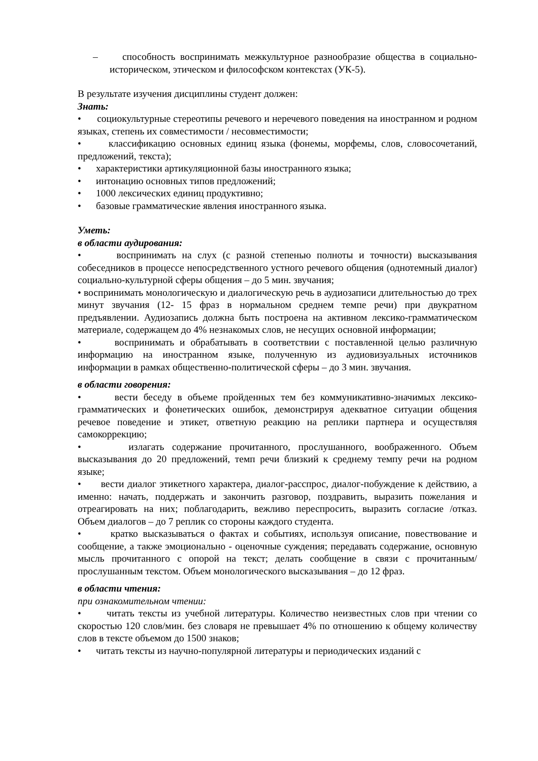– способность воспринимать межкультурное разнообразие общества в социально-историческом, этическом и философском контекстах (УК-5).
В результате изучения дисциплины студент должен:
Знать:
• социокультурные стереотипы речевого и неречевого поведения на иностранном и родном языках, степень их совместимости / несовместимости;
• классификацию основных единиц языка (фонемы, морфемы, слов, словосочетаний, предложений, текста);
• характеристики артикуляционной базы иностранного языка;
• интонацию основных типов предложений;
• 1000 лексических единиц продуктивно;
• базовые грамматические явления иностранного языка.
Уметь:
в области аудирования:
• воспринимать на слух (с разной степенью полноты и точности) высказывания собеседников в процессе непосредственного устного речевого общения (однотемный диалог) социально-культурной сферы общения – до 5 мин. звучания;
• воспринимать монологическую и диалогическую речь в аудиозаписи длительностью до трех минут звучания (12- 15 фраз в нормальном среднем темпе речи) при двукратном предъявлении. Аудиозапись должна быть построена на активном лексико-грамматическом материале, содержащем до 4% незнакомых слов, не несущих основной информации;
• воспринимать и обрабатывать в соответствии с поставленной целью различную информацию на иностранном языке, полученную из аудиовизуальных источников информации в рамках общественно-политической сферы – до 3 мин. звучания.
в области говорения:
• вести беседу в объеме пройденных тем без коммуникативно-значимых лексико-грамматических и фонетических ошибок, демонстрируя адекватное ситуации общения речевое поведение и этикет, ответную реакцию на реплики партнера и осуществляя самокоррекцию;
• излагать содержание прочитанного, прослушанного, воображенного. Объем высказывания до 20 предложений, темп речи близкий к среднему темпу речи на родном языке;
• вести диалог этикетного характера, диалог-расспрос, диалог-побуждение к действию, а именно: начать, поддержать и закончить разговор, поздравить, выразить пожелания и отреагировать на них; поблагодарить, вежливо переспросить, выразить согласие /отказ. Объем диалогов – до 7 реплик со стороны каждого студента.
• кратко высказываться о фактах и событиях, используя описание, повествование и сообщение, а также эмоционально - оценочные суждения; передавать содержание, основную мысль прочитанного с опорой на текст; делать сообщение в связи с прочитанным/прослушанным текстом. Объем монологического высказывания – до 12 фраз.
в области чтения:
при ознакомительном чтении:
• читать тексты из учебной литературы. Количество неизвестных слов при чтении со скоростью 120 слов/мин. без словаря не превышает 4% по отношению к общему количеству слов в тексте объемом до 1500 знаков;
• читать тексты из научно-популярной литературы и периодических изданий с